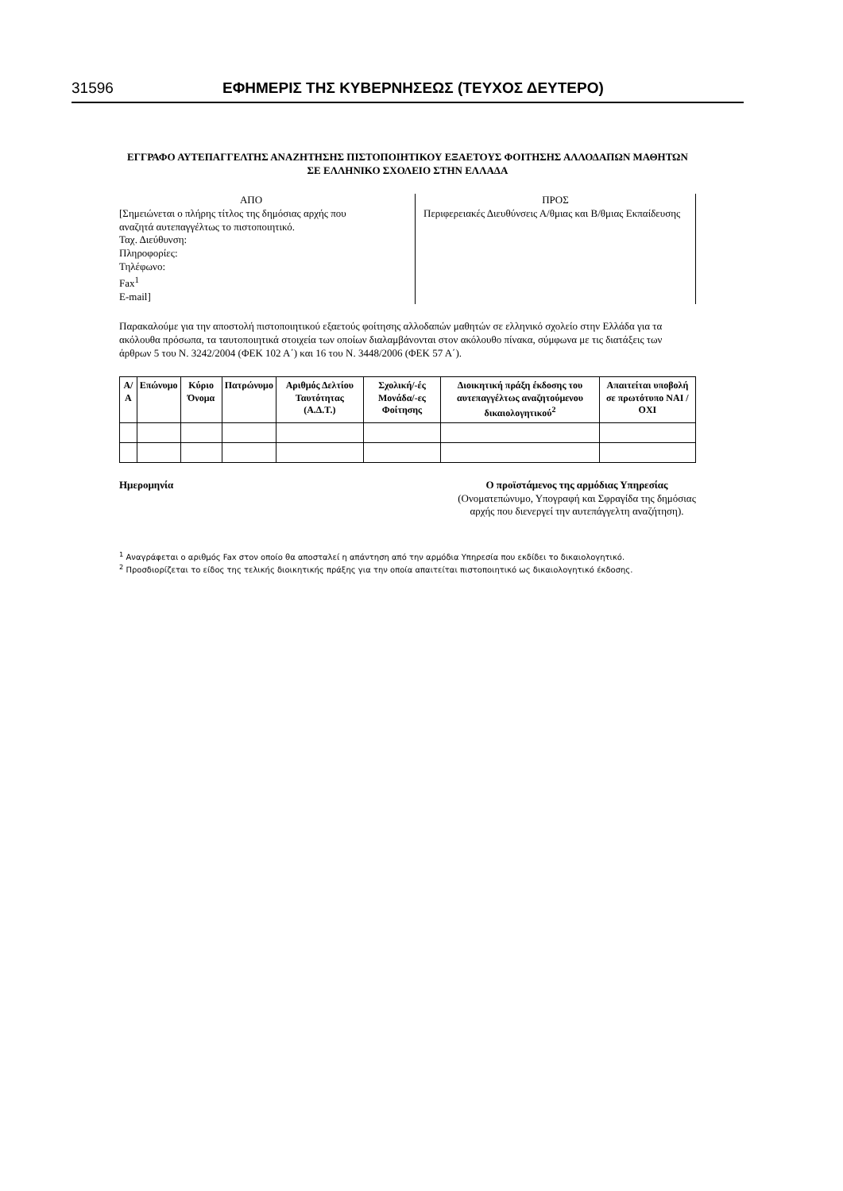31596 ΕΦΗΜΕΡΙΣ ΤΗΣ ΚΥΒΕΡΝΗΣΕΩΣ (ΤΕΥΧΟΣ ΔΕΥΤΕΡΟ)
ΕΓΓΡΑΦΟ ΑΥΤΕΠΑΓΓΕΛΤΗΣ ΑΝΑΖΗΤΗΣΗΣ ΠΙΣΤΟΠΟΙΗΤΙΚΟΥ ΕΞΑΕΤΟΥΣ ΦΟΙΤΗΣΗΣ ΑΛΛΟΔΑΠΩΝ ΜΑΘΗΤΩΝ ΣΕ ΕΛΛΗΝΙΚΟ ΣΧΟΛΕΙΟ ΣΤΗΝ ΕΛΛΑΔΑ
ΑΠΟ
[Σημειώνεται ο πλήρης τίτλος της δημόσιας αρχής που αναζητά αυτεπαγγέλτως το πιστοποιητικό.
Ταχ. Διεύθυνση:
Πληροφορίες:
Τηλέφωνο:
Fax<sup>1</sup>
E-mail]
ΠΡΟΣ
Περιφερειακές Διευθύνσεις Α/θμιας και Β/θμιας Εκπαίδευσης
Παρακαλούμε για την αποστολή πιστοποιητικού εξαετούς φοίτησης αλλοδαπών μαθητών σε ελληνικό σχολείο στην Ελλάδα για τα ακόλουθα πρόσωπα, τα ταυτοποιητικά στοιχεία των οποίων διαλαμβάνονται στον ακόλουθο πίνακα, σύμφωνα με τις διατάξεις των άρθρων 5 του Ν. 3242/2004 (ΦΕΚ 102 Α΄) και 16 του Ν. 3448/2006 (ΦΕΚ 57 Α΄).
| Α/Α | Επώνυμο | Κύριο Όνομα | Πατρώνυμο | Αριθμός Δελτίου Ταυτότητας (Α.Δ.Τ.) | Σχολική/-ές Μονάδα/-ες Φοίτησης | Διοικητική πράξη έκδοσης του αυτεπαγγέλτως αναζητούμενου δικαιολογητικού<sup>2</sup> | Απαιτείται υποβολή σε πρωτότυπο ΝΑΙ / ΟΧΙ |
| --- | --- | --- | --- | --- | --- | --- | --- |
Ημερομηνία Ο προϊστάμενος της αρμόδιας Υπηρεσίας
(Ονοματεπώνυμο, Υπογραφή και Σφραγίδα της δημόσιας αρχής που διενεργεί την αυτεπάγγελτη αναζήτηση).
<sup>1</sup> Αναγράφεται ο αριθμός Fax στον οποίο θα αποσταλεί η απάντηση από την αρμόδια Υπηρεσία που εκδίδει το δικαιολογητικό.
<sup>2</sup> Προσδιορίζεται το είδος της τελικής διοικητικής πράξης για την οποία απαιτείται πιστοποιητικό ως δικαιολογητικό έκδοσης.